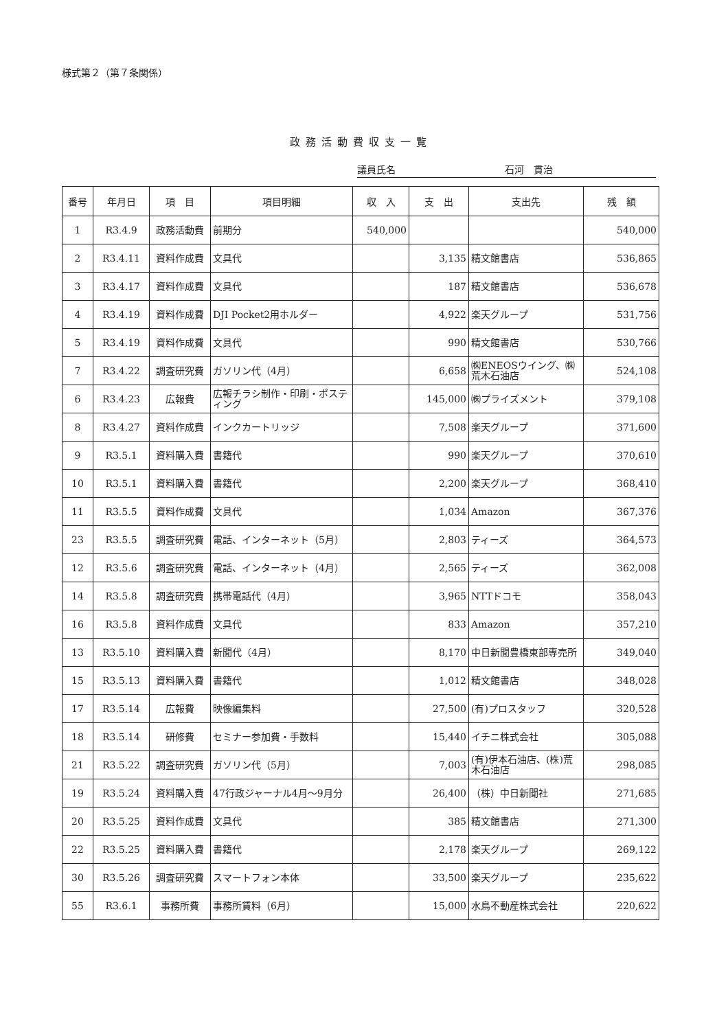様式第２（第７条関係）
政務活動費収支一覧
議員氏名 石河　貫治
| 番号 | 年月日 | 項 目 | 項目明細 | 収 入 | 支 出 | 支出先 | 残 額 |
| --- | --- | --- | --- | --- | --- | --- | --- |
| 1 | R3.4.9 | 政務活動費 | 前期分 | 540,000 | | | 540,000 |
| 2 | R3.4.11 | 資料作成費 | 文具代 | | 3,135 | 精文館書店 | 536,865 |
| 3 | R3.4.17 | 資料作成費 | 文具代 | | 187 | 精文館書店 | 536,678 |
| 4 | R3.4.19 | 資料作成費 | DJI Pocket2用ホルダー | | 4,922 | 楽天グループ | 531,756 |
| 5 | R3.4.19 | 資料作成費 | 文具代 | | 990 | 精文館書店 | 530,766 |
| 7 | R3.4.22 | 調査研究費 | ガソリン代（4月） | | 6,658 | ㈱ENEOSウイング、㈱荒木石油店 | 524,108 |
| 6 | R3.4.23 | 広報費 | 広報チラシ制作・印刷・ポスティング | | 145,000 | ㈱プライズメント | 379,108 |
| 8 | R3.4.27 | 資料作成費 | インクカートリッジ | | 7,508 | 楽天グループ | 371,600 |
| 9 | R3.5.1 | 資料購入費 | 書籍代 | | 990 | 楽天グループ | 370,610 |
| 10 | R3.5.1 | 資料購入費 | 書籍代 | | 2,200 | 楽天グループ | 368,410 |
| 11 | R3.5.5 | 資料作成費 | 文具代 | | 1,034 | Amazon | 367,376 |
| 23 | R3.5.5 | 調査研究費 | 電話、インターネット（5月） | | 2,803 | ティーズ | 364,573 |
| 12 | R3.5.6 | 調査研究費 | 電話、インターネット（4月） | | 2,565 | ティーズ | 362,008 |
| 14 | R3.5.8 | 調査研究費 | 携帯電話代（4月） | | 3,965 | NTTドコモ | 358,043 |
| 16 | R3.5.8 | 資料作成費 | 文具代 | | 833 | Amazon | 357,210 |
| 13 | R3.5.10 | 資料購入費 | 新聞代（4月） | | 8,170 | 中日新聞豊橋東部専売所 | 349,040 |
| 15 | R3.5.13 | 資料購入費 | 書籍代 | | 1,012 | 精文館書店 | 348,028 |
| 17 | R3.5.14 | 広報費 | 映像編集料 | | 27,500 | (有)プロスタッフ | 320,528 |
| 18 | R3.5.14 | 研修費 | セミナー参加費・手数料 | | 15,440 | イチニ株式会社 | 305,088 |
| 21 | R3.5.22 | 調査研究費 | ガソリン代（5月） | | 7,003 | (有)伊本石油店、(株)荒木石油店 | 298,085 |
| 19 | R3.5.24 | 資料購入費 | 47行政ジャーナル4月～9月分 | | 26,400 | （株）中日新聞社 | 271,685 |
| 20 | R3.5.25 | 資料作成費 | 文具代 | | 385 | 精文館書店 | 271,300 |
| 22 | R3.5.25 | 資料購入費 | 書籍代 | | 2,178 | 楽天グループ | 269,122 |
| 30 | R3.5.26 | 調査研究費 | スマートフォン本体 | | 33,500 | 楽天グループ | 235,622 |
| 55 | R3.6.1 | 事務所費 | 事務所賃料（6月） | | 15,000 | 水鳥不動産株式会社 | 220,622 |